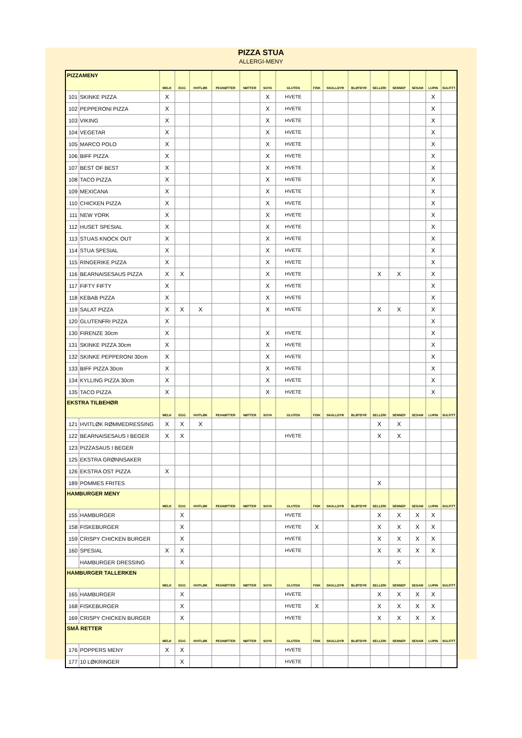PIZZA STUA
ALLERGI-MENY
| PIZZAMENY | | MELK | EGG | HVITLØK | PEANØTTER | NØTTER | SOYA | GLUTEN | FISK | SKALLDYR | BLØTDYR | SELLERI | SENNEP | SESAM | LUPIN | SULFITT |
| --- | --- | --- | --- | --- | --- | --- | --- | --- | --- | --- | --- | --- | --- | --- | --- | --- |
| 101 | SKINKE PIZZA | X | | | | | X | HVETE | | | | | | | X | |
| 102 | PEPPERONI PIZZA | X | | | | | X | HVETE | | | | | | | X | |
| 103 | VIKING | X | | | | | X | HVETE | | | | | | | X | |
| 104 | VEGETAR | X | | | | | X | HVETE | | | | | | | X | |
| 105 | MARCO POLO | X | | | | | X | HVETE | | | | | | | X | |
| 106 | BIFF PIZZA | X | | | | | X | HVETE | | | | | | | X | |
| 107 | BEST OF BEST | X | | | | | X | HVETE | | | | | | | X | |
| 108 | TACO PIZZA | X | | | | | X | HVETE | | | | | | | X | |
| 109 | MEXICANA | X | | | | | X | HVETE | | | | | | | X | |
| 110 | CHICKEN PIZZA | X | | | | | X | HVETE | | | | | | | X | |
| 111 | NEW YORK | X | | | | | X | HVETE | | | | | | | X | |
| 112 | HUSET SPESIAL | X | | | | | X | HVETE | | | | | | | X | |
| 113 | STUAS KNOCK OUT | X | | | | | X | HVETE | | | | | | | X | |
| 114 | STUA SPESIAL | X | | | | | X | HVETE | | | | | | | X | |
| 115 | RINGERIKE PIZZA | X | | | | | X | HVETE | | | | | | | X | |
| 116 | BEARNAISESAUS PIZZA | X | X | | | | X | HVETE | | | | X | X | | X | |
| 117 | FIFTY FIFTY | X | | | | | X | HVETE | | | | | | | X | |
| 118 | KEBAB PIZZA | X | | | | | X | HVETE | | | | | | | X | |
| 119 | SALAT PIZZA | X | X | X | | | X | HVETE | | | | X | X | | X | |
| 120 | GLUTENFRI PIZZA | X | | | | | | | | | | | | | X | |
| 130 | FIRENZE 30cm | X | | | | | X | HVETE | | | | | | | X | |
| 131 | SKINKE PIZZA 30cm | X | | | | | X | HVETE | | | | | | | X | |
| 132 | SKINKE PEPPERONI 30cm | X | | | | | X | HVETE | | | | | | | X | |
| 133 | BIFF PIZZA 30cm | X | | | | | X | HVETE | | | | | | | X | |
| 134 | KYLLING PIZZA 30cm | X | | | | | X | HVETE | | | | | | | X | |
| 135 | TACO PIZZA | X | | | | | X | HVETE | | | | | | | X | |
| EKSTRA TILBEHØR | | MELK | EGG | HVITLØK | PEANØTTER | NØTTER | SOYA | GLUTEN | FISK | SKALLDYR | BLØTDYR | SELLERI | SENNEP | SESAM | LUPIN | SULFITT |
| 121 | HVITLØK RØMMEDRESSING | X | X | X | | | | | | | | X | X | | | |
| 122 | BEARNAISESAUS I BEGER | X | X | | | | | HVETE | | | | X | X | | | |
| 123 | PIZZASAUS I BEGER | | | | | | | | | | | | | | | |
| 125 | EKSTRA GRØNNSAKER | | | | | | | | | | | | | | | |
| 126 | EKSTRA OST PIZZA | X | | | | | | | | | | | | | | |
| 189 | POMMES FRITES | | | | | | | | | | | X | | | | |
| HAMBURGER MENY | | MELK | EGG | HVITLØK | PEANØTTER | NØTTER | SOYA | GLUTEN | FISK | SKALLDYR | BLØTDYR | SELLERI | SENNEP | SESAM | LUPIN | SULFITT |
| 155 | HAMBURGER | | X | | | | | HVETE | | | | X | X | X | X | |
| 158 | FISKEBURGER | | X | | | | | HVETE | X | | | X | X | X | X | |
| 159 | CRISPY CHICKEN BURGER | | X | | | | | HVETE | | | | X | X | X | X | |
| 160 | SPESIAL | X | X | | | | | HVETE | | | | X | X | X | X | |
| | HAMBURGER DRESSING | | X | | | | | | | | | | X | | | |
| HAMBURGER TALLERKEN | | MELK | EGG | HVITLØK | PEANØTTER | NØTTER | SOYA | GLUTEN | FISK | SKALLDYR | BLØTDYR | SELLERI | SENNEP | SESAM | LUPIN | SULFITT |
| 165 | HAMBURGER | | X | | | | | HVETE | | | | X | X | X | X | |
| 168 | FISKEBURGER | | X | | | | | HVETE | X | | | X | X | X | X | |
| 169 | CRISPY CHICKEN BURGER | | X | | | | | HVETE | | | | X | X | X | X | |
| SMÅ RETTER | | MELK | EGG | HVITLØK | PEANØTTER | NØTTER | SOYA | GLUTEN | FISK | SKALLDYR | BLØTDYR | SELLERI | SENNEP | SESAM | LUPIN | SULFITT |
| 176 | POPPERS MENY | X | X | | | | | HVETE | | | | | | | | |
| 177 | 10 LØKRINGER | | X | | | | | HVETE | | | | | | | | |